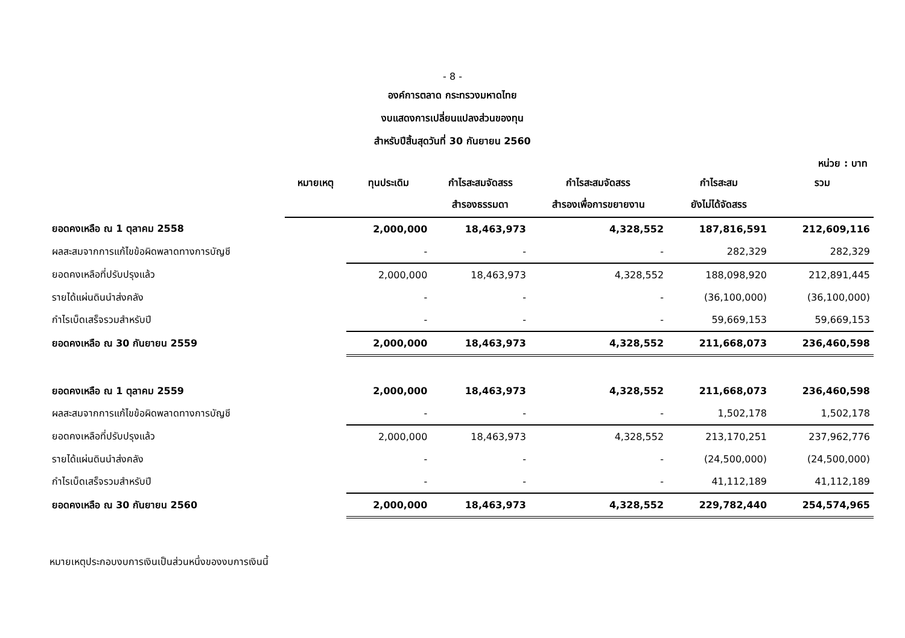- 8 -
องค์การตลาด กระทรวงมหาดไทย
งบแสดงการเปลี่ยนแปลงส่วนของทุน
สำหรับปีสิ้นสุดวันที่ 30 กันยายน 2560
หน่วย : บาท
| | หมายเหตุ | ทุนประเดิม | กำไรสะสมจัดสรร สำรองธรรมดา | กำไรสะสมจัดสรร สำรองเพื่อการขยายงาน | กำไรสะสม ยังไม่ได้จัดสรร | รวม |
| --- | --- | --- | --- | --- | --- | --- |
| ยอดคงเหลือ ณ 1 ตุลาคม 2558 | | 2,000,000 | 18,463,973 | 4,328,552 | 187,816,591 | 212,609,116 |
| ผลสะสมจากการแก้ไขข้อผิดพลาดทางการบัญชี | | - | - | - | 282,329 | 282,329 |
| ยอดคงเหลือที่ปรับปรุงแล้ว | | 2,000,000 | 18,463,973 | 4,328,552 | 188,098,920 | 212,891,445 |
| รายได้แผ่นดินนำส่งคลัง | | - | - | - | (36,100,000) | (36,100,000) |
| กำไรเบ็ดเสร็จรวมสำหรับปี | | - | - | - | 59,669,153 | 59,669,153 |
| ยอดคงเหลือ ณ 30 กันยายน 2559 | | 2,000,000 | 18,463,973 | 4,328,552 | 211,668,073 | 236,460,598 |
| ยอดคงเหลือ ณ 1 ตุลาคม 2559 | | 2,000,000 | 18,463,973 | 4,328,552 | 211,668,073 | 236,460,598 |
| ผลสะสมจากการแก้ไขข้อผิดพลาดทางการบัญชี | | - | - | - | 1,502,178 | 1,502,178 |
| ยอดคงเหลือที่ปรับปรุงแล้ว | | 2,000,000 | 18,463,973 | 4,328,552 | 213,170,251 | 237,962,776 |
| รายได้แผ่นดินนำส่งคลัง | | - | - | - | (24,500,000) | (24,500,000) |
| กำไรเบ็ดเสร็จรวมสำหรับปี | | - | - | - | 41,112,189 | 41,112,189 |
| ยอดคงเหลือ ณ 30 กันยายน 2560 | | 2,000,000 | 18,463,973 | 4,328,552 | 229,782,440 | 254,574,965 |
หมายเหตุประกอบงบการเงินเป็นส่วนหนึ่งของงบการเงินนี้